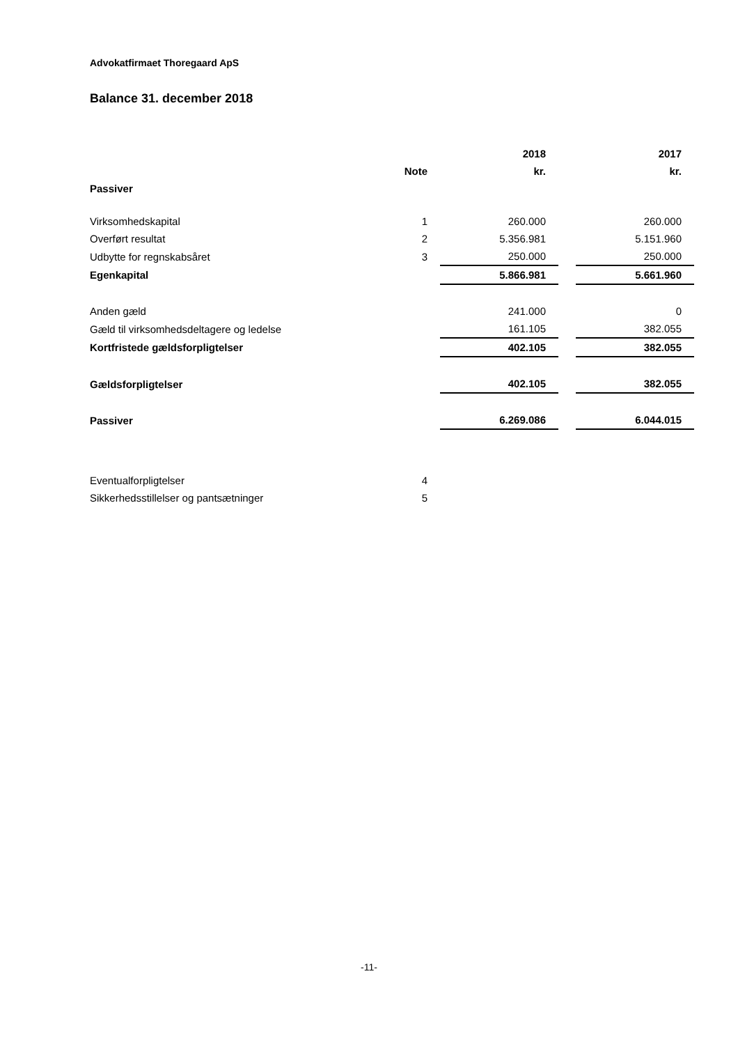Advokatfirmaet Thoregaard ApS
Balance 31. december 2018
| | | 2018 | | 2017 |
| --- | --- | --- | --- | --- |
| | Note | kr. | | kr. |
| Passiver | | | | |
| Virksomhedskapital | 1 | 260.000 | | 260.000 |
| Overført resultat | 2 | 5.356.981 | | 5.151.960 |
| Udbytte for regnskabsåret | 3 | 250.000 | | 250.000 |
| Egenkapital | | 5.866.981 | | 5.661.960 |
| Anden gæld | | 241.000 | | 0 |
| Gæld til virksomhedsdeltagere og ledelse | | 161.105 | | 382.055 |
| Kortfristede gældsforpligtelser | | 402.105 | | 382.055 |
| Gældsforpligtelser | | 402.105 | | 382.055 |
| Passiver | | 6.269.086 | | 6.044.015 |
| Eventualforpligtelser | 4 | | | |
| Sikkerhedsstillelser og pantsætninger | 5 | | | |
-11-